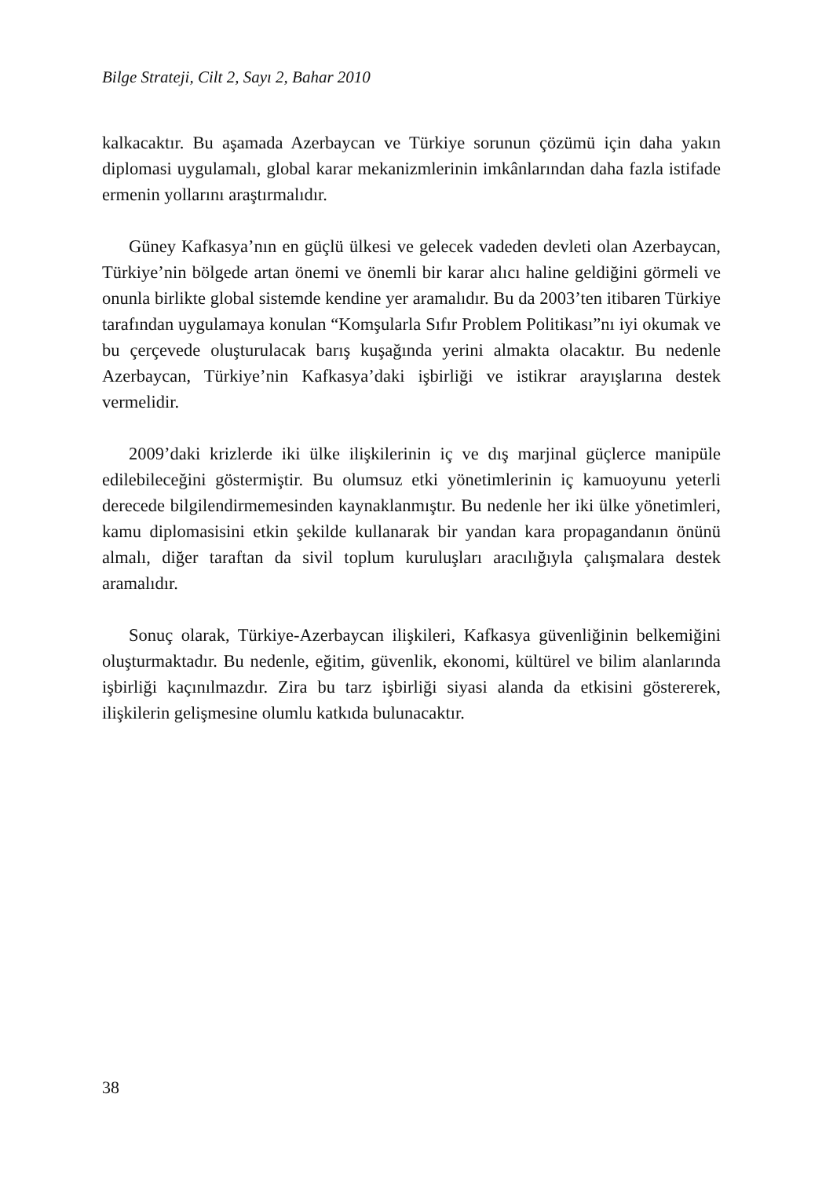Bilge Strateji, Cilt 2, Sayı 2, Bahar 2010
kalkacaktır. Bu aşamada Azerbaycan ve Türkiye sorunun çözümü için daha yakın diplomasi uygulamalı, global karar mekanizmlerinin imkânlarından daha fazla istifade ermenin yollarını araştırmalıdır.
Güney Kafkasya’nın en güçlü ülkesi ve gelecek vadeden devleti olan Azerbaycan, Türkiye’nin bölgede artan önemi ve önemli bir karar alıcı haline geldiğini görmeli ve onunla birlikte global sistemde kendine yer aramalıdır. Bu da 2003’ten itibaren Türkiye tarafından uygulamaya konulan “Komşularla Sıfır Problem Politikası”nı iyi okumak ve bu çerçevede oluşturulacak barış kuşağında yerini almakta olacaktır. Bu nedenle Azerbaycan, Türkiye’nin Kafkasya’daki işbirliği ve istikrar arayışlarına destek vermelidir.
2009’daki krizlerde iki ülke ilişkilerinin iç ve dış marjinal güçlerce manipüle edilebileceğini göstermiştir. Bu olumsuz etki yönetimlerinin iç kamuoyunu yeterli derecede bilgilendirmemesinden kaynaklanmıştır. Bu nedenle her iki ülke yönetimleri, kamu diplomasisini etkin şekilde kullanarak bir yandan kara propagandanın önünü almalı, diğer taraftan da sivil toplum kuruluşları aracılığıyla çalışmalara destek aramalıdır.
Sonuç olarak, Türkiye-Azerbaycan ilişkileri, Kafkasya güvenliğinin belkemiğini oluşturmaktadır. Bu nedenle, eğitim, güvenlik, ekonomi, kültürel ve bilim alanlarında işbirliği kaçınılmazdır. Zira bu tarz işbirliği siyasi alanda da etkisini göstererek, ilişkilerin gelişmesine olumlu katkıda bulunacaktır.
38